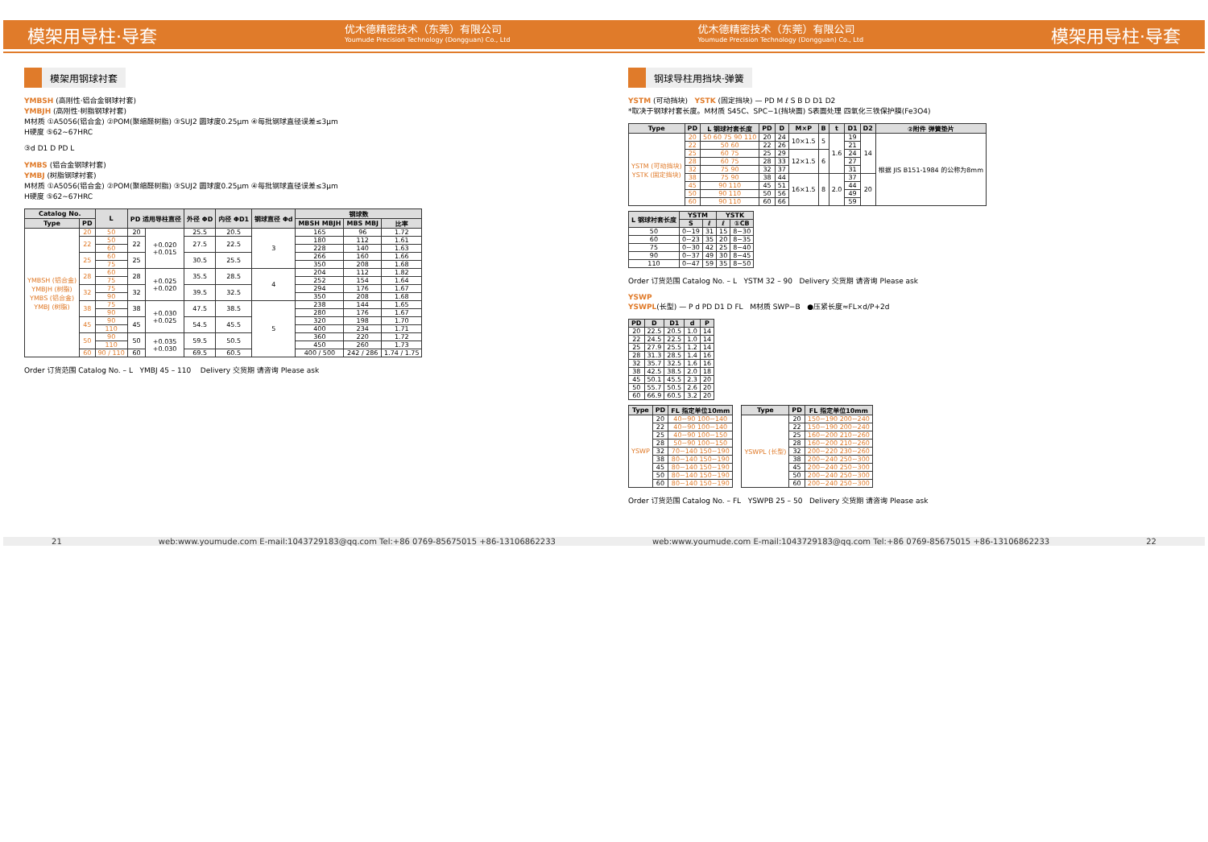模架用导柱·导套 优木德精密技术（东莞）有限公司
Youmude Precision Technology (Dongguan) Co., Ltd 优木德精密技术（东莞）有限公司
Youmude Precision Technology (Dongguan) Co., Ltd 模架用导柱·导套
模架用钢球衬套
YMBSH (高刚性·铝合金钢球衬套)
YMBJH (高刚性·树脂钢球衬套)
M材质 ①A5056(铝合金) ②POM(聚缩醛树脂) ③SUJ2 圆球度0.25μm ④每批钢球直径误差≤3μm
H硬度 ⑤62~67HRC
③d D1 D PD L
YMBS (铝合金钢球衬套)
YMBJ (树脂钢球衬套)
M材质 ①A5056(铝合金) ②POM(聚缩醛树脂) ③SUJ2 圆球度0.25μm ④每批钢球直径误差≤3μm
H硬度 ⑤62~67HRC
| Catalog No. | | L | PD 适用导柱直径 | | 外径 ΦD | 内径 ΦD1 | 钢球直径 Φd | 钢球数 | | |
| --- | --- | --- | --- | --- | --- | --- | --- | --- | --- | --- |
| Type | PD | | | | | | | MBSH MBJH | MBS MBJ | 比率 |
| YMBSH (铝合金) YMBJH (树脂) YMBS (铝合金) YMBJ (树脂) | 20 | 50 | 20 | +0.020 +0.015 | 25.5 | 20.5 | 3 | 165 | 96 | 1.72 |
| | 22 | 50 | 22 | | 27.5 | 22.5 | | 180 | 112 | 1.61 |
| | | 60 | | | | | | 228 | 140 | 1.63 |
| | 25 | 60 | 25 | | 30.5 | 25.5 | | 266 | 160 | 1.66 |
| | | 75 | | | | | | 350 | 208 | 1.68 |
| | 28 | 60 | 28 | +0.025 +0.020 | 35.5 | 28.5 | 4 | 204 | 112 | 1.82 |
| | | 75 | | | | | | 252 | 154 | 1.64 |
| | 32 | 75 | 32 | | 39.5 | 32.5 | | 294 | 176 | 1.67 |
| | | 90 | | | | | | 350 | 208 | 1.68 |
| | 38 | 75 | 38 | +0.030 +0.025 | 47.5 | 38.5 | 5 | 238 | 144 | 1.65 |
| | | 90 | | | | | | 280 | 176 | 1.67 |
| | 45 | 90 | 45 | | 54.5 | 45.5 | | 320 | 198 | 1.70 |
| | | 110 | | | | | | 400 | 234 | 1.71 |
| | 50 | 90 | 50 | +0.035 +0.030 | 59.5 | 50.5 | | 360 | 220 | 1.72 |
| | | 110 | | | | | | 450 | 260 | 1.73 |
| | 60 | 90 / 110 | 60 | | 69.5 | 60.5 | | 400 / 500 | 242 / 286 | 1.74 / 1.75 |
Order 订货范围 Catalog No. – L YMBJ 45 – 110 Delivery 交货期 请咨询 Please ask
钢球导柱用挡块·弹簧
YSTM (可动挡块) YSTK (固定挡块) — PD M ℓ S B D D1 D2
*取决于钢球衬套长度。M材质 S45C、SPC−1(挡块面) S表面处理 四氧化三铁保护膜(Fe3O4)
| Type | PD | L 钢球衬套长度 | PD | D | M×P | B | t | D1 | D2 | ②附件 弹簧垫片 |
| --- | --- | --- | --- | --- | --- | --- | --- | --- | --- | --- |
| YSTM (可动挡块) YSTK (固定挡块) | 20 | 50 60 75 90 110 | 20 | 24 | 10×1.5 | 5 | 1.6 | 19 | 14 | 根据 JIS B151-1984 的公称为8mm |
| | 22 | 50 60 | 22 | 26 | | | | 21 | | |
| | 25 | 60 75 | 25 | 29 | 12×1.5 | 6 | | 24 | | |
| | 28 | 60 75 | 28 | 33 | | | | 27 | | |
| | 32 | 75 90 | 32 | 37 | | | | 31 | | |
| | 38 | 75 90 | 38 | 44 | 16×1.5 | 8 | 2.0 | 37 | 20 | |
| | 45 | 90 110 | 45 | 51 | | | | 44 | | |
| | 50 | 90 110 | 50 | 56 | | | | 49 | | |
| | 60 | 90 110 | 60 | 66 | | | | 59 | | |
| L 钢球衬套长度 | YSTM | | YSTK | |
| --- | --- | --- | --- | --- |
| | S | ℓ | ℓ | ①CB |
| 50 | 0~19 | 31 | 15 | 8−30 |
| 60 | 0~23 | 35 | 20 | 8−35 |
| 75 | 0~30 | 42 | 25 | 8−40 |
| 90 | 0~37 | 49 | 30 | 8−45 |
| 110 | 0~47 | 59 | 35 | 8−50 |
Order 订货范围 Catalog No. – L YSTM 32 – 90 Delivery 交货期 请咨询 Please ask
YSWP
YSWPL(长型) — P d PD D1 D FL M材质 SWP−B ●压紧长度≈FL×d/P+2d
| PD | D | D1 | d | P |
| --- | --- | --- | --- | --- |
| 20 | 22.5 | 20.5 | 1.0 | 14 |
| 22 | 24.5 | 22.5 | 1.0 | 14 |
| 25 | 27.9 | 25.5 | 1.2 | 14 |
| 28 | 31.3 | 28.5 | 1.4 | 16 |
| 32 | 35.7 | 32.5 | 1.6 | 16 |
| 38 | 42.5 | 38.5 | 2.0 | 18 |
| 45 | 50.1 | 45.5 | 2.3 | 20 |
| 50 | 55.7 | 50.5 | 2.6 | 20 |
| 60 | 66.9 | 60.5 | 3.2 | 20 |
| Type | PD | FL 指定单位10mm |
| --- | --- | --- |
| YSWP | 20 | 40~90 100~140 |
| | 22 | 40~90 100~140 |
| | 25 | 40~90 100~150 |
| | 28 | 50~90 100~150 |
| | 32 | 70~140 150~190 |
| | 38 | 80~140 150~190 |
| | 45 | 80~140 150~190 |
| | 50 | 80~140 150~190 |
| | 60 | 80~140 150~190 |
| Type | PD | FL 指定单位10mm |
| --- | --- | --- |
| YSWPL (长型) | 20 | 150~190 200~240 |
| | 22 | 150~190 200~240 |
| | 25 | 160~200 210~260 |
| | 28 | 160~200 210~260 |
| | 32 | 200~220 230~260 |
| | 38 | 200~240 250~300 |
| | 45 | 200~240 250~300 |
| | 50 | 200~240 250~300 |
| | 60 | 200~240 250~300 |
Order 订货范围 Catalog No. – FL YSWPB 25 – 50 Delivery 交货期 请咨询 Please ask
21 web:www.youmude.com E-mail:1043729183@qq.com Tel:+86 0769-85675015 +86-13106862233 web:www.youmude.com E-mail:1043729183@qq.com Tel:+86 0769-85675015 +86-13106862233 22